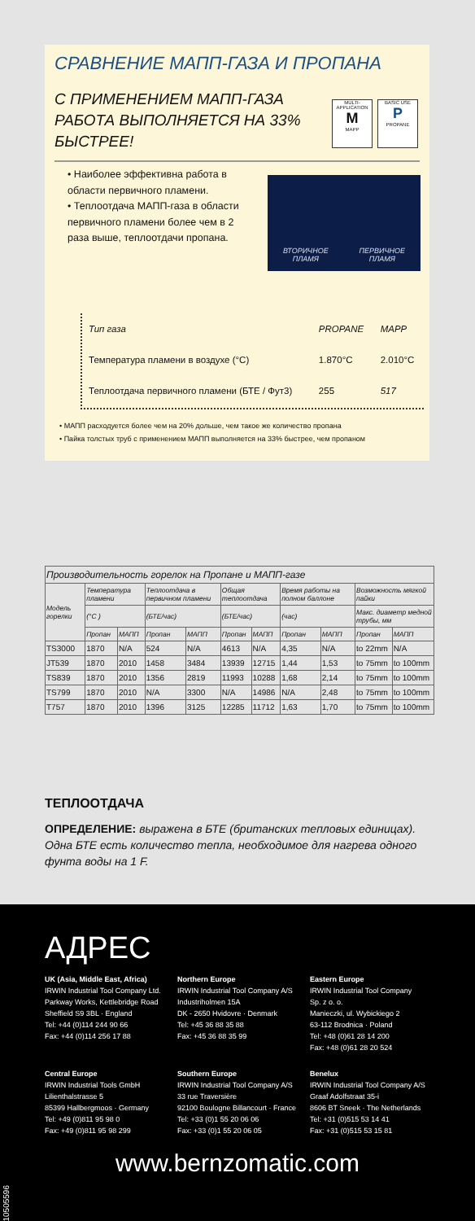СРАВНЕНИЕ МАПП-ГАЗА И ПРОПАНА
С ПРИМЕНЕНИЕМ МАПП-ГАЗА РАБОТА ВЫПОЛНЯЕТСЯ НА 33% БЫСТРЕЕ!
MULTI-APPLICATION
M
MAPP
BASIC USE
P
PROPANE
• Наиболее эффективна работа в области первичного пламени.
• Теплоотдача МАПП-газа в области первичного пламени более чем в 2 раза выше, теплоотдачи пропана.
ВТОРИЧНОЕ
ПЛАМЯ ПЕРВИЧНОЕ
ПЛАМЯ
| Тип газа | PROPANE | MAPP |
| Температура пламени в воздухе (°C) | 1.870°C | 2.010°C |
| Теплоотдача первичного пламени (БТЕ / Фут3) | 255 | 517 |
• МАПП расходуется более чем на 20% дольше, чем такое же количество пропана
• Пайка толстых труб с применением МАПП выполняется на 33% быстрее, чем пропаном
| Производительность горелок на Пропане и МАПП-газе | | | | | | | | | | |
| --- | --- | --- | --- | --- | --- | --- | --- | --- | --- | --- |
| Модель горелки | Температура пламени | | Теплоотдача в первичном пламени | | Общая теплоотдача | | Время работы на полном баллоне | | Возможность мягкой пайки | |
| | (°C ) | | (БТЕ/час) | | (БТЕ/час) | | (час) | | Макс. диаметр медной трубы, мм | |
| | Пропан | МАПП | Пропан | МАПП | Пропан | МАПП | Пропан | МАПП | Пропан | МАПП |
| TS3000 | 1870 | N/A | 524 | N/A | 4613 | N/A | 4,35 | N/A | to 22mm | N/A |
| JT539 | 1870 | 2010 | 1458 | 3484 | 13939 | 12715 | 1,44 | 1,53 | to 75mm | to 100mm |
| TS839 | 1870 | 2010 | 1356 | 2819 | 11993 | 10288 | 1,68 | 2,14 | to 75mm | to 100mm |
| TS799 | 1870 | 2010 | N/A | 3300 | N/A | 14986 | N/A | 2,48 | to 75mm | to 100mm |
| T757 | 1870 | 2010 | 1396 | 3125 | 12285 | 11712 | 1,63 | 1,70 | to 75mm | to 100mm |
ТЕПЛООТДАЧА
ОПРЕДЕЛЕНИЕ: выражена в БТЕ (британских тепловых единицах). Одна БТЕ есть количество тепла, необходимое для нагрева одного фунта воды на 1 F.
АДРЕС
UK (Asia, Middle East, Africa)
IRWIN Industrial Tool Company Ltd.
Parkway Works, Kettlebridge Road
Sheffield S9 3BL · England
Tel: +44 (0)114 244 90 66
Fax: +44 (0)114 256 17 88
Northern Europe
IRWIN Industrial Tool Company A/S
Industriholmen 15A
DK - 2650 Hvidovre · Denmark
Tel: +45 36 88 35 88
Fax: +45 36 88 35 99
Eastern Europe
IRWIN Industrial Tool Company
Sp. z o. o.
Manieczki, ul. Wybickiego 2
63-112 Brodnica · Poland
Tel: +48 (0)61 28 14 200
Fax: +48 (0)61 28 20 524
Central Europe
IRWIN Industrial Tools GmbH
Lilienthalstrasse 5
85399 Hallbergmoos · Germany
Tel: +49 (0)811 95 98 0
Fax: +49 (0)811 95 98 299
Southern Europe
IRWIN Industrial Tool Company A/S
33 rue Traversière
92100 Boulogne Billancourt · France
Tel: +33 (0)1 55 20 06 06
Fax: +33 (0)1 55 20 06 05
Benelux
IRWIN Industrial Tool Company A/S
Graaf Adolfstraat 35-i
8606 BT Sneek · The Netherlands
Tel: +31 (0)515 53 14 41
Fax: +31 (0)515 53 15 81
www.bernzomatic.com
10505596